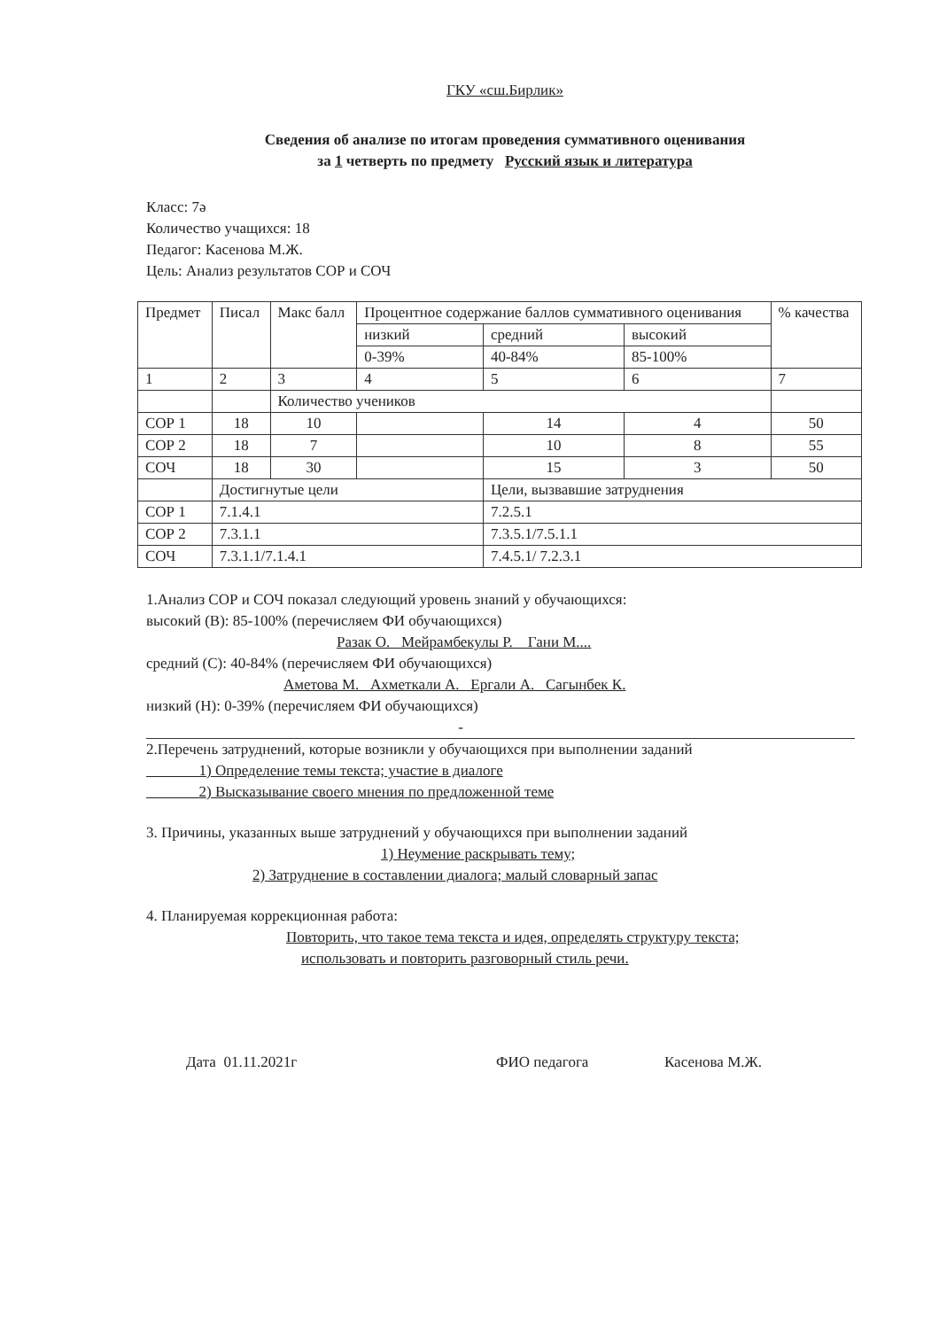ГКУ «сш.Бирлик»
Сведения об анализе по итогам проведения суммативного оценивания
за 1 четверть по предмету Русский язык и литература
Класс: 7ә
Количество учащихся: 18
Педагог: Касенова М.Ж.
Цель: Анализ результатов СОР и СОЧ
| Предмет | Писал | Макс балл | Процентное содержание баллов суммативного оценивания | | | % качества |
| --- | --- | --- | --- | --- | --- | --- |
| | | | низкий | средний | высокий | |
| | | | 0-39% | 40-84% | 85-100% | |
| 1 | 2 | 3 | 4 | 5 | 6 | 7 |
| | | Количество учеников | | | | |
| СОР 1 | 18 | 10 | | 14 | 4 | 50 |
| СОР 2 | 18 | 7 | | 10 | 8 | 55 |
| СОЧ | 18 | 30 | | 15 | 3 | 50 |
| | Достигнутые цели | | | Цели, вызвавшие затруднения | | |
| СОР 1 | 7.1.4.1 | | | 7.2.5.1 | | |
| СОР 2 | 7.3.1.1 | | | 7.3.5.1/7.5.1.1 | | |
| СОЧ | 7.3.1.1/7.1.4.1 | | | 7.4.5.1/ 7.2.3.1 | | |
1.Анализ СОР и СОЧ показал следующий уровень знаний у обучающихся:
высокий (В): 85-100% (перечисляем ФИ обучающихся)
Разак О. Мейрамбекулы Р. Гани М....
средний (С): 40-84% (перечисляем ФИ обучающихся)
Аметова М. Ахметкали А. Ергали А. Сагынбек К.
низкий (Н): 0-39% (перечисляем ФИ обучающихся)
-
2.Перечень затруднений, которые возникли у обучающихся при выполнении заданий
1) Определение темы текста; участие в диалоге
2) Высказывание своего мнения по предложенной теме
3. Причины, указанных выше затруднений у обучающихся при выполнении заданий
1) Неумение раскрывать тему;
2) Затруднение в составлении диалога; малый словарный запас
4. Планируемая коррекционная работа:
Повторить, что такое тема текста и идея, определять структуру текста;
использовать и повторить разговорный стиль речи.
Дата 01.11.2021г ФИО педагога Касенова М.Ж.